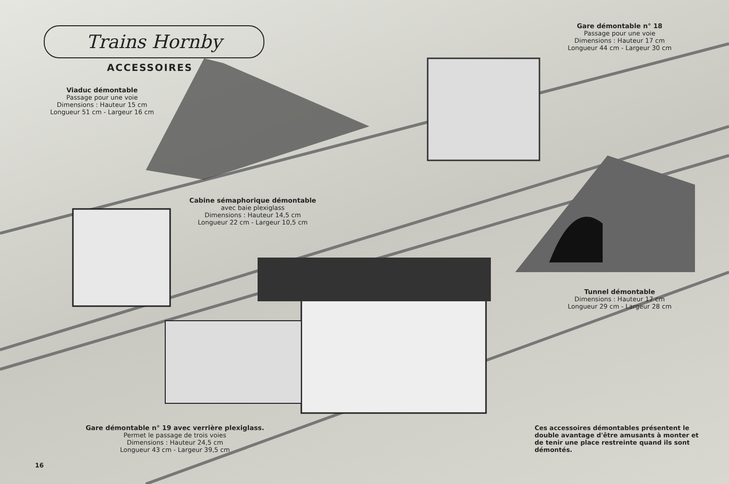Trains Hornby
ACCESSOIRES
Viaduc démontable
Passage pour une voie
Dimensions : Hauteur 15 cm
Longueur 51 cm - Largeur 16 cm
Gare démontable n° 18
Passage pour une voie
Dimensions : Hauteur 17 cm
Longueur 44 cm - Largeur 30 cm
Cabine sémaphorique démontable
avec baie plexiglass
Dimensions : Hauteur 14,5 cm
Longueur 22 cm - Largeur 10,5 cm
Tunnel démontable
Dimensions : Hauteur 17 cm
Longueur 29 cm - Largeur 28 cm
Gare démontable n° 19 avec verrière plexiglass.
Permet le passage de trois voies
Dimensions : Hauteur 24,5 cm
Longueur 43 cm - Largeur 39,5 cm
Ces accessoires démontables présentent le double avantage d'être amusants à monter et de tenir une place restreinte quand ils sont démontés.
16